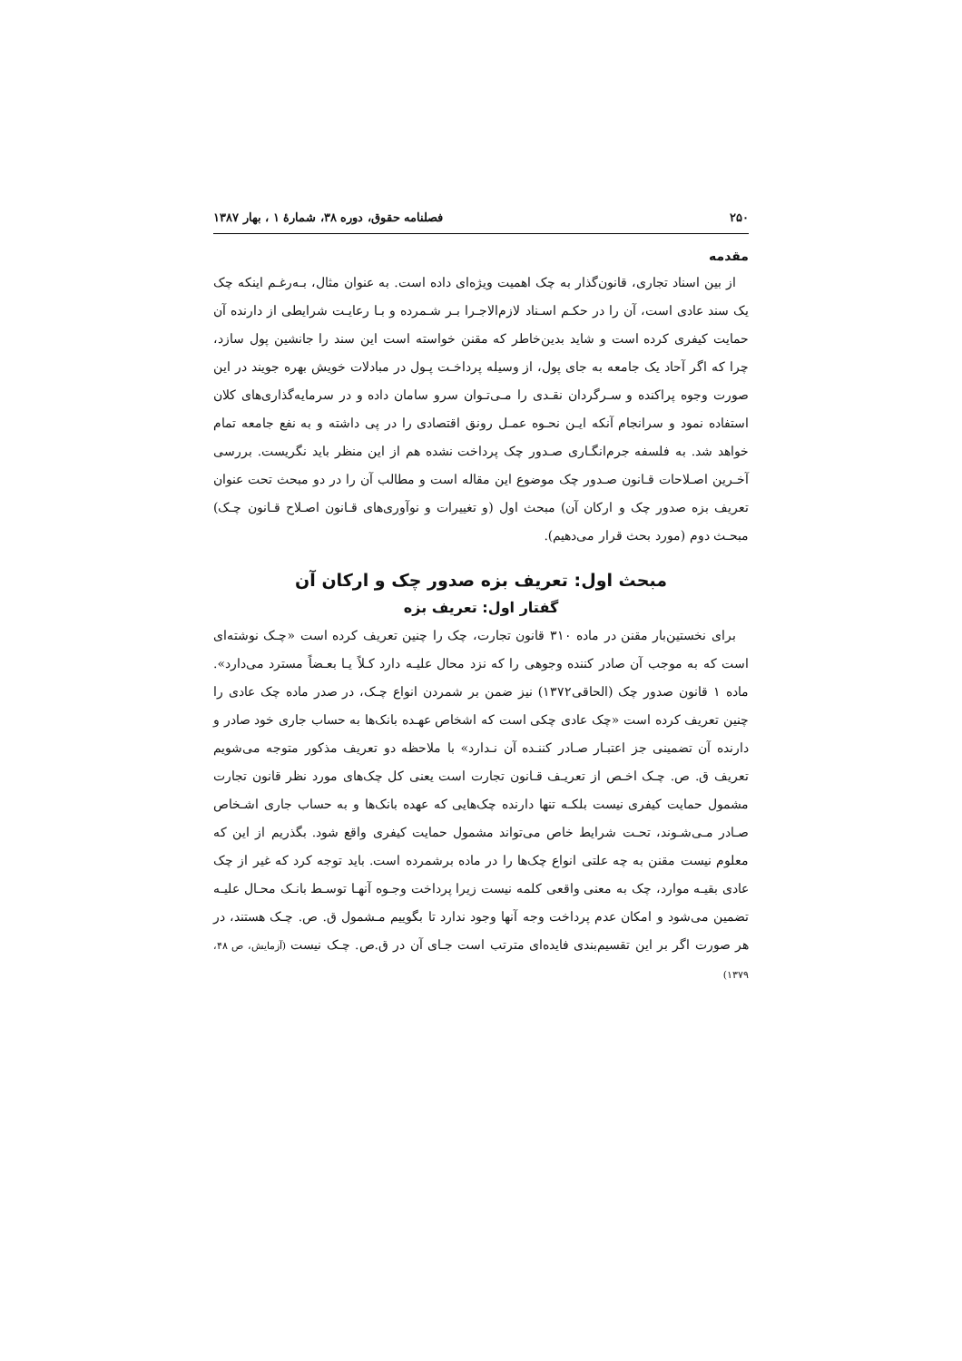۲۵۰ فصلنامه حقوق، دوره ۳۸، شمارۀ ۱ ، بهار ۱۳۸۷
مقدمه
از بین اسناد تجاری، قانون‌گذار به چک اهمیت ویژه‌ای داده است. به عنوان مثال، بـه‌رغـم اینکه چک یک سند عادی است، آن را در حکـم اسـناد لازم‌الاجـرا بـر شـمرده و بـا رعایـت شرایطی از دارنده آن حمایت کیفری کرده است و شاید بدین‌خاطر که مقنن خواسته است این سند را جانشین پول سازد، چرا که اگر آحاد یک جامعه به جای پول، از وسیله پرداخـت پـول در مبادلات خویش بهره جویند در این صورت وجوه پراکنده و سـرگردان نقـدی را مـی‌تـوان سرو سامان داده و در سرمایه‌گذاری‌های کلان استفاده نمود و سرانجام آنکه ایـن نحـوه عمـل رونق اقتصادی را در پی داشته و به نفع جامعه تمام خواهد شد. به فلسفه جرم‌انگـاری صـدور چک پرداخت نشده هم از این منظر باید نگریست. بررسی آخـرین اصـلاحات قـانون صـدور چک موضوع این مقاله است و مطالب آن را در دو مبحث تحت عنوان تعریف بزه صدور چک و ارکان آن) مبحث اول (و تغییرات و نوآوری‌های قـانون اصـلاح قـانون چـک) مبحـث دوم (مورد بحث قرار می‌دهیم).
مبحث اول: تعریف بزه صدور چک و ارکان آن
گفتار اول: تعریف بزه
برای نخستین‌بار مقنن در ماده ۳۱۰ قانون تجارت، چک را چنین تعریف کرده است «چـک نوشته‌ای است که به موجب آن صادر کننده وجوهی را که نزد محال علیـه دارد کـلاً یـا بعـضاً مسترد می‌دارد». ماده ۱ قانون صدور چک (الحاقی۱۳۷۲) نیز ضمن بر شمردن انواع چـک، در صدر ماده چک عادی را چنین تعریف کرده است «چک عادی چکی است که اشخاص عهـده بانک‌ها به حساب جاری خود صادر و دارنده آن تضمینی جز اعتبـار صـادر کننـده آن نـدارد» با ملاحظه دو تعریف مذکور متوجه می‌شویم تعریف ق. ص. چـک اخـص از تعریـف قـانون تجارت است یعنی کل چک‌های مورد نظر قانون تجارت مشمول حمایت کیفری نیست بلکـه تنها دارنده چک‌هایی که عهده بانک‌ها و به حساب جاری اشـخاص صـادر مـی‌شـوند، تحـت شرایط خاص می‌تواند مشمول حمایت کیفری واقع شود. بگذریم از این که معلوم نیست مقنن به چه علتی انواع چک‌ها را در ماده برشمرده است. باید توجه کرد که غیر از چک عادی بقیـه موارد، چک به معنی واقعی کلمه نیست زیرا پرداخت وجـوه آنهـا توسـط بانـک محـال علیـه تضمین می‌شود و امکان عدم پرداخت وجه آنها وجود ندارد تا بگوییم مـشمول ق. ص. چـک هستند، در هر صورت اگر بر این تقسیم‌بندی فایده‌ای مترتب است جـای آن در ق.ص. چـک نیست (آزمایش، ص ۴۸، ۱۳۷۹)